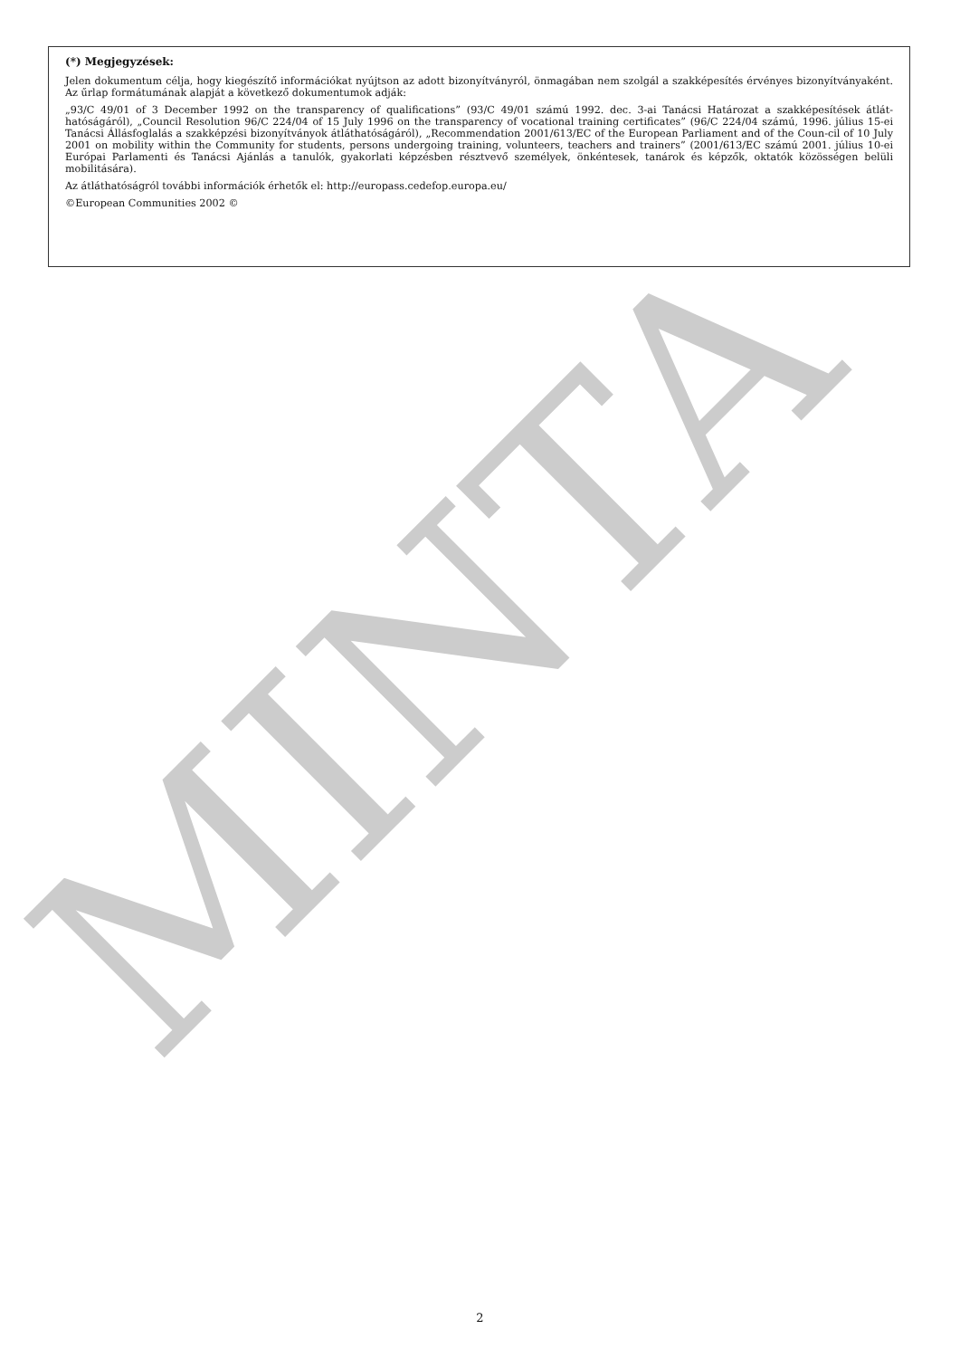MINTA
(*) Megjegyzések:
Jelen dokumentum célja, hogy kiegészítő információkat nyújtson az adott bizonyítványról, önmagában nem szolgál a szakképesítés érvényes bizonyítványaként. Az űrlap formátumának alapját a következő dokumentumok adják:
„93/C 49/01 of 3 December 1992 on the transparency of qualifications” (93/C 49/01 számú 1992. dec. 3-ai Tanácsi Határozat a szakképesítések átlát-hatóságáról), „Council Resolution 96/C 224/04 of 15 July 1996 on the transparency of vocational training certificates” (96/C 224/04 számú, 1996. július 15-ei Tanácsi Állásfoglalás a szakképzési bizonyítványok átláthatóságáról), „Recommendation 2001/613/EC of the European Parliament and of the Coun-cil of 10 July 2001 on mobility within the Community for students, persons undergoing training, volunteers, teachers and trainers” (2001/613/EC számú 2001. július 10-ei Európai Parlamenti és Tanácsi Ajánlás a tanulók, gyakorlati képzésben résztvevő személyek, önkéntesek, tanárok és képzők, oktatók közösségen belüli mobilitására).
Az átláthatóságról további információk érhetők el: http://europass.cedefop.europa.eu/
©European Communities 2002 ©
2